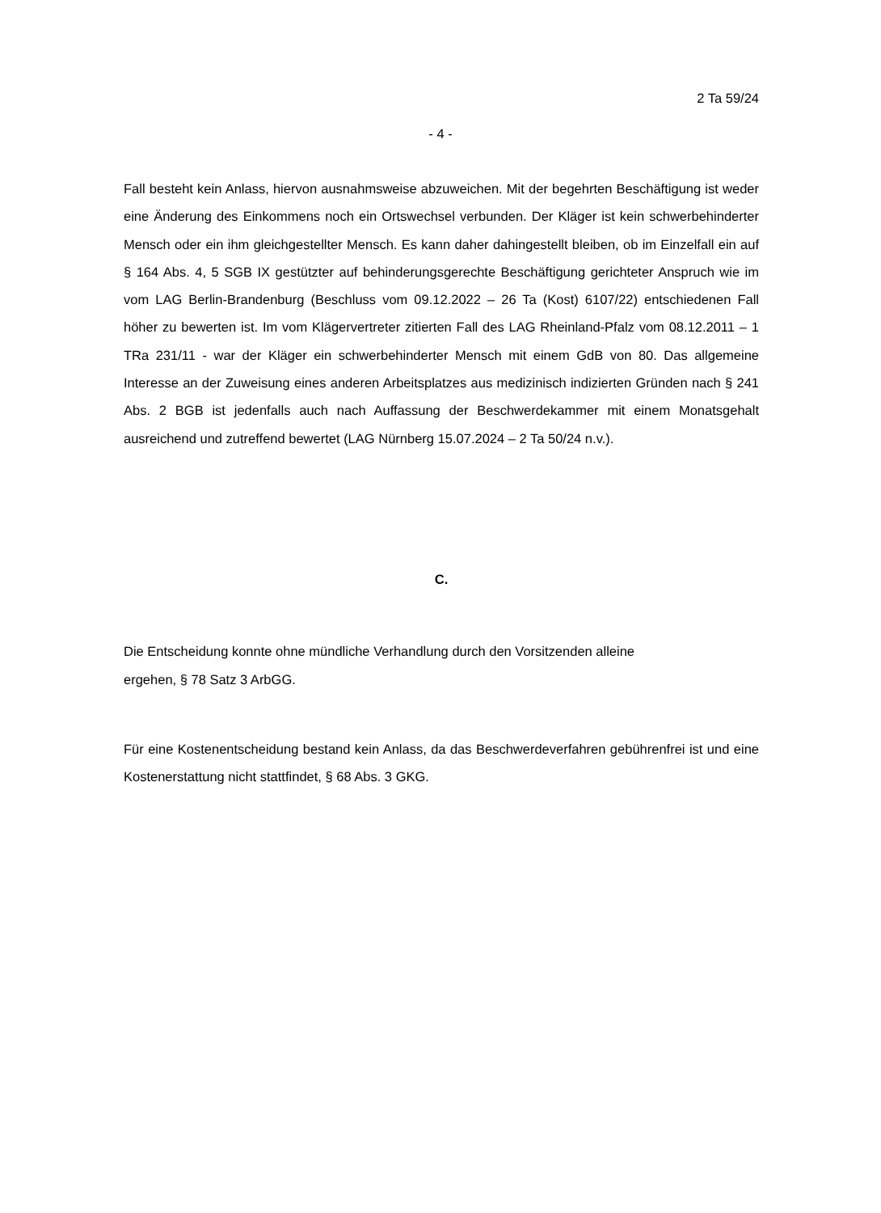2 Ta 59/24
- 4 -
Fall besteht kein Anlass, hiervon ausnahmsweise abzuweichen. Mit der begehrten Beschäf­tigung ist weder eine Änderung des Einkommens noch ein Ortswechsel verbunden. Der Kläger ist kein schwerbehinderter Mensch oder ein ihm gleichgestellter Mensch. Es kann daher dahingestellt bleiben, ob im Einzelfall ein auf § 164 Abs. 4, 5 SGB IX gestützter auf behinderungsgerechte Beschäftigung gerichteter Anspruch wie im vom LAG Berlin-Bran­denburg (Beschluss vom 09.12.2022 – 26 Ta (Kost) 6107/22) entschiedenen Fall höher zu bewerten ist. Im vom Klägervertreter zitierten Fall des LAG Rheinland-Pfalz vom 08.12.2011 – 1 TRa 231/11 - war der Kläger ein schwerbehinderter Mensch mit einem GdB von 80. Das allgemeine Interesse an der Zuweisung eines anderen Arbeitsplatzes aus me­dizinisch indizierten Gründen nach § 241 Abs. 2 BGB ist jedenfalls auch nach Auffassung der Beschwerdekammer mit einem Monatsgehalt ausreichend und zutreffend bewertet (LAG Nürnberg 15.07.2024 – 2 Ta 50/24 n.v.).
C.
Die Entscheidung konnte ohne mündliche Verhandlung durch den Vorsitzenden alleine
ergehen, § 78 Satz 3 ArbGG.
Für eine Kostenentscheidung bestand kein Anlass, da das Beschwerdeverfahren gebüh­renfrei ist und eine Kostenerstattung nicht stattfindet, § 68 Abs. 3 GKG.